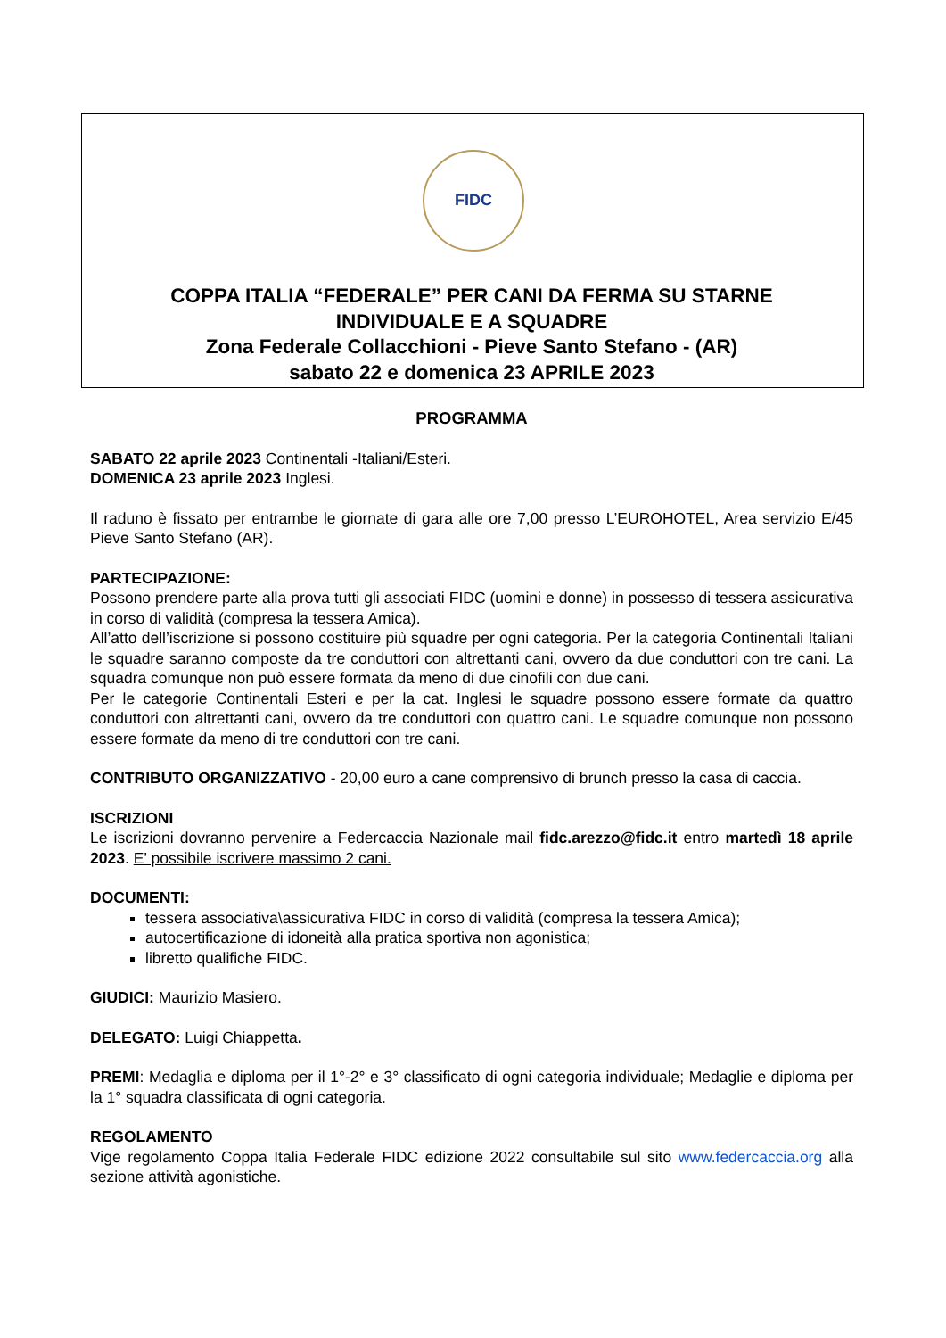FIDC
COPPA ITALIA “FEDERALE” PER CANI DA FERMA SU STARNE
INDIVIDUALE E A SQUADRE
Zona Federale Collacchioni - Pieve Santo Stefano - (AR)
sabato 22 e domenica 23 APRILE 2023
PROGRAMMA
SABATO 22 aprile 2023 Continentali -Italiani/Esteri.
DOMENICA 23 aprile 2023 Inglesi.
Il raduno è fissato per entrambe le giornate di gara alle ore 7,00 presso L’EUROHOTEL, Area servizio E/45 Pieve Santo Stefano (AR).
PARTECIPAZIONE:
Possono prendere parte alla prova tutti gli associati FIDC (uomini e donne) in possesso di tessera assicurativa in corso di validità (compresa la tessera Amica).
All’atto dell’iscrizione si possono costituire più squadre per ogni categoria. Per la categoria Continentali Italiani le squadre saranno composte da tre conduttori con altrettanti cani, ovvero da due conduttori con tre cani. La squadra comunque non può essere formata da meno di due cinofili con due cani.
Per le categorie Continentali Esteri e per la cat. Inglesi le squadre possono essere formate da quattro conduttori con altrettanti cani, ovvero da tre conduttori con quattro cani. Le squadre comunque non possono essere formate da meno di tre conduttori con tre cani.
CONTRIBUTO ORGANIZZATIVO - 20,00 euro a cane comprensivo di brunch presso la casa di caccia.
ISCRIZIONI
Le iscrizioni dovranno pervenire a Federcaccia Nazionale mail fidc.arezzo@fidc.it entro martedì 18 aprile 2023. E’ possibile iscrivere massimo 2 cani.
DOCUMENTI:
tessera associativa\assicurativa FIDC in corso di validità (compresa la tessera Amica);
autocertificazione di idoneità alla pratica sportiva non agonistica;
libretto qualifiche FIDC.
GIUDICI: Maurizio Masiero.
DELEGATO: Luigi Chiappetta.
PREMI: Medaglia e diploma per il 1°-2° e 3° classificato di ogni categoria individuale; Medaglie e diploma per la 1° squadra classificata di ogni categoria.
REGOLAMENTO
Vige regolamento Coppa Italia Federale FIDC edizione 2022 consultabile sul sito www.federcaccia.org alla sezione attività agonistiche.